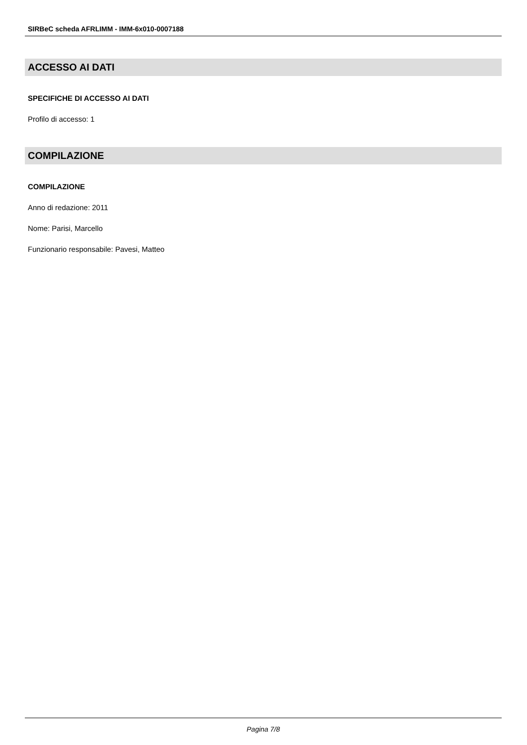SIRBeC scheda AFRLIMM - IMM-6x010-0007188
ACCESSO AI DATI
SPECIFICHE DI ACCESSO AI DATI
Profilo di accesso: 1
COMPILAZIONE
COMPILAZIONE
Anno di redazione: 2011
Nome: Parisi, Marcello
Funzionario responsabile: Pavesi, Matteo
Pagina 7/8